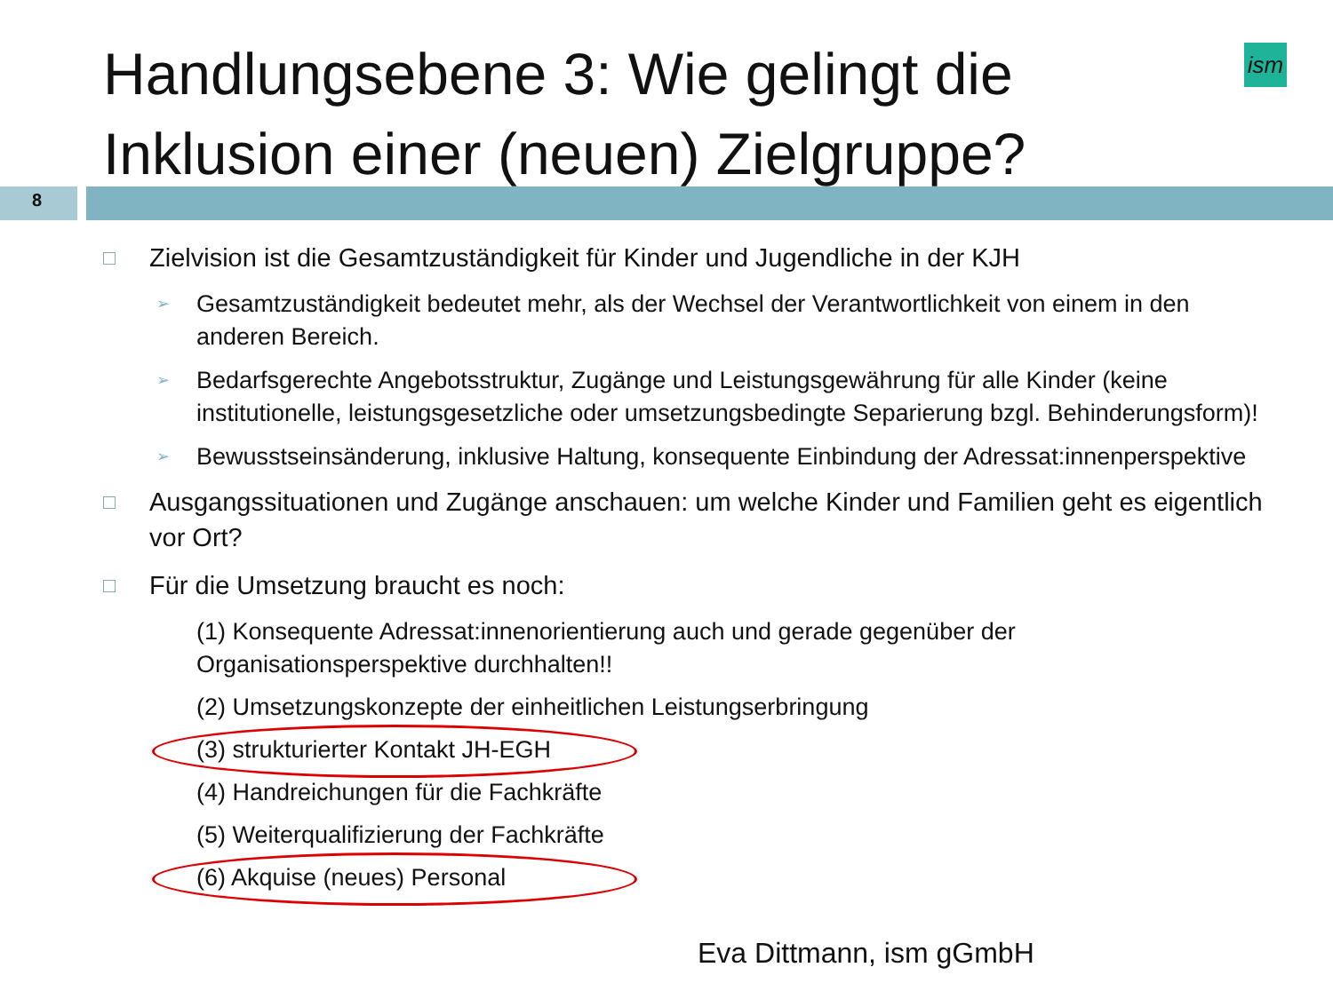Handlungsebene 3: Wie gelingt die
Inklusion einer (neuen) Zielgruppe?
ism
8
Zielvision ist die Gesamtzuständigkeit für Kinder und Jugendliche in der KJH
➢ Gesamtzuständigkeit bedeutet mehr, als der Wechsel der Verantwortlichkeit von einem in den anderen Bereich.
➢ Bedarfsgerechte Angebotsstruktur, Zugänge und Leistungsgewährung für alle Kinder (keine institutionelle, leistungsgesetzliche oder umsetzungsbedingte Separierung bzgl. Behinderungsform)!
➢ Bewusstseinsänderung, inklusive Haltung, konsequente Einbindung der Adressat:innenperspektive
Ausgangssituationen und Zugänge anschauen: um welche Kinder und Familien geht es eigentlich vor Ort?
Für die Umsetzung braucht es noch:
(1) Konsequente Adressat:innenorientierung auch und gerade gegenüber der Organisationsperspektive durchhalten!!
(2) Umsetzungskonzepte der einheitlichen Leistungserbringung
(3) strukturierter Kontakt JH-EGH
(4) Handreichungen für die Fachkräfte
(5) Weiterqualifizierung der Fachkräfte
(6) Akquise (neues) Personal
Eva Dittmann, ism gGmbH